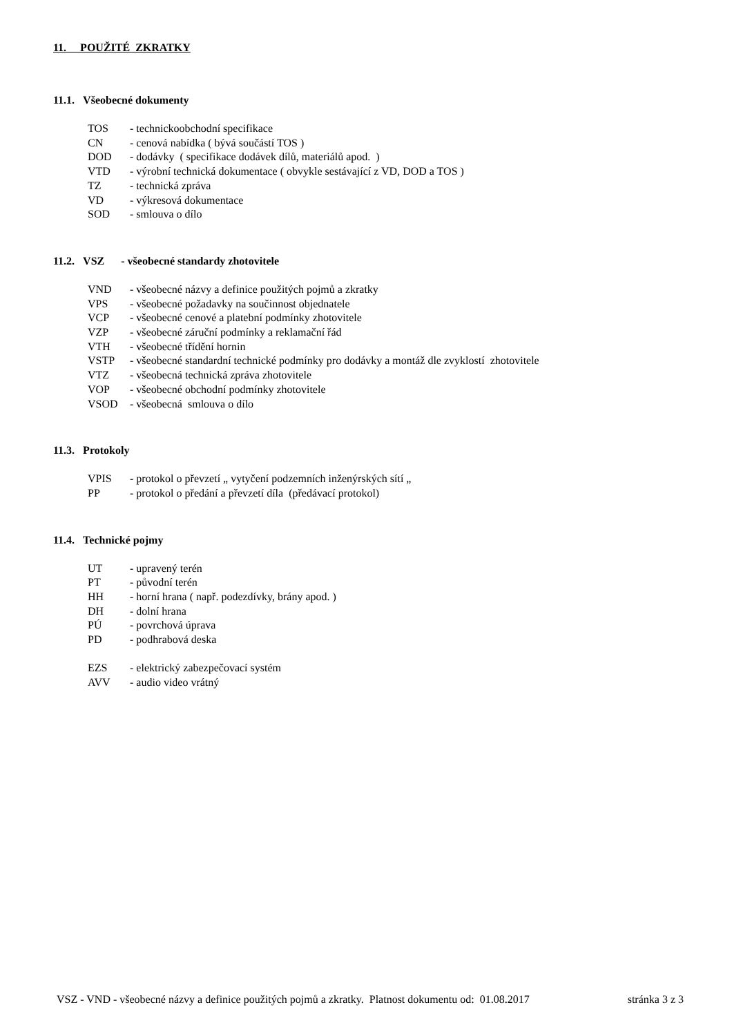11. POUŽITÉ ZKRATKY
11.1. Všeobecné dokumenty
TOS - technickoobchodní specifikace
CN - cenová nabídka ( bývá součástí TOS )
DOD - dodávky ( specifikace dodávek dílů, materiálů apod. )
VTD - výrobní technická dokumentace ( obvykle sestávající z VD, DOD a TOS )
TZ - technická zpráva
VD - výkresová dokumentace
SOD - smlouva o dílo
11.2. VSZ - všeobecné standardy zhotovitele
VND - všeobecné názvy a definice použitých pojmů a zkratky
VPS - všeobecné požadavky na součinnost objednatele
VCP - všeobecné cenové a platební podmínky zhotovitele
VZP - všeobecné záruční podmínky a reklamační řád
VTH - všeobecné třídění hornin
VSTP - všeobecné standardní technické podmínky pro dodávky a montáž dle zvyklostí zhotovitele
VTZ - všeobecná technická zpráva zhotovitele
VOP - všeobecné obchodní podmínky zhotovitele
VSOD - všeobecná smlouva o dílo
11.3. Protokoly
VPIS - protokol o převzetí „ vytyčení podzemních inženýrských sítí „
PP - protokol o předání a převzetí díla (předávací protokol)
11.4. Technické pojmy
UT - upravený terén
PT - původní terén
HH - horní hrana ( např. podezdívky, brány apod. )
DH - dolní hrana
PÚ - povrchová úprava
PD - podhrabová deska
EZS - elektrický zabezpečovací systém
AVV - audio video vrátný
VSZ - VND - všeobecné názvy a definice použitých pojmů a zkratky. Platnost dokumentu od: 01.08.2017 stránka 3 z 3